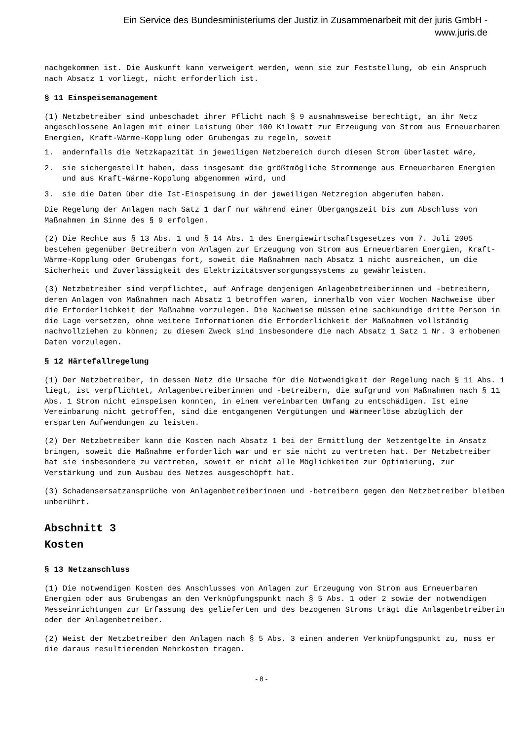Ein Service des Bundesministeriums der Justiz in Zusammenarbeit mit der juris GmbH -
www.juris.de
nachgekommen ist. Die Auskunft kann verweigert werden, wenn sie zur Feststellung, ob ein Anspruch nach Absatz 1 vorliegt, nicht erforderlich ist.
§ 11 Einspeisemanagement
(1) Netzbetreiber sind unbeschadet ihrer Pflicht nach § 9 ausnahmsweise berechtigt, an ihr Netz angeschlossene Anlagen mit einer Leistung über 100 Kilowatt zur Erzeugung von Strom aus Erneuerbaren Energien, Kraft-Wärme-Kopplung oder Grubengas zu regeln, soweit
1. andernfalls die Netzkapazität im jeweiligen Netzbereich durch diesen Strom überlastet wäre,
2. sie sichergestellt haben, dass insgesamt die größtmögliche Strommenge aus Erneuerbaren Energien und aus Kraft-Wärme-Kopplung abgenommen wird, und
3. sie die Daten über die Ist-Einspeisung in der jeweiligen Netzregion abgerufen haben.
Die Regelung der Anlagen nach Satz 1 darf nur während einer Übergangszeit bis zum Abschluss von Maßnahmen im Sinne des § 9 erfolgen.
(2) Die Rechte aus § 13 Abs. 1 und § 14 Abs. 1 des Energiewirtschaftsgesetzes vom 7. Juli 2005 bestehen gegenüber Betreibern von Anlagen zur Erzeugung von Strom aus Erneuerbaren Energien, Kraft-Wärme-Kopplung oder Grubengas fort, soweit die Maßnahmen nach Absatz 1 nicht ausreichen, um die Sicherheit und Zuverlässigkeit des Elektrizitätsversorgungssystems zu gewährleisten.
(3) Netzbetreiber sind verpflichtet, auf Anfrage denjenigen Anlagenbetreiberinnen und -betreibern, deren Anlagen von Maßnahmen nach Absatz 1 betroffen waren, innerhalb von vier Wochen Nachweise über die Erforderlichkeit der Maßnahme vorzulegen. Die Nachweise müssen eine sachkundige dritte Person in die Lage versetzen, ohne weitere Informationen die Erforderlichkeit der Maßnahmen vollständig nachvollziehen zu können; zu diesem Zweck sind insbesondere die nach Absatz 1 Satz 1 Nr. 3 erhobenen Daten vorzulegen.
§ 12 Härtefallregelung
(1) Der Netzbetreiber, in dessen Netz die Ursache für die Notwendigkeit der Regelung nach § 11 Abs. 1 liegt, ist verpflichtet, Anlagenbetreiberinnen und -betreibern, die aufgrund von Maßnahmen nach § 11 Abs. 1 Strom nicht einspeisen konnten, in einem vereinbarten Umfang zu entschädigen. Ist eine Vereinbarung nicht getroffen, sind die entgangenen Vergütungen und Wärmeerlöse abzüglich der ersparten Aufwendungen zu leisten.
(2) Der Netzbetreiber kann die Kosten nach Absatz 1 bei der Ermittlung der Netzentgelte in Ansatz bringen, soweit die Maßnahme erforderlich war und er sie nicht zu vertreten hat. Der Netzbetreiber hat sie insbesondere zu vertreten, soweit er nicht alle Möglichkeiten zur Optimierung, zur Verstärkung und zum Ausbau des Netzes ausgeschöpft hat.
(3) Schadensersatzansprüche von Anlagenbetreiberinnen und -betreibern gegen den Netzbetreiber bleiben unberührt.
Abschnitt 3
Kosten
§ 13 Netzanschluss
(1) Die notwendigen Kosten des Anschlusses von Anlagen zur Erzeugung von Strom aus Erneuerbaren Energien oder aus Grubengas an den Verknüpfungspunkt nach § 5 Abs. 1 oder 2 sowie der notwendigen Messeinrichtungen zur Erfassung des gelieferten und des bezogenen Stroms trägt die Anlagenbetreiberin oder der Anlagenbetreiber.
(2) Weist der Netzbetreiber den Anlagen nach § 5 Abs. 3 einen anderen Verknüpfungspunkt zu, muss er die daraus resultierenden Mehrkosten tragen.
- 8 -